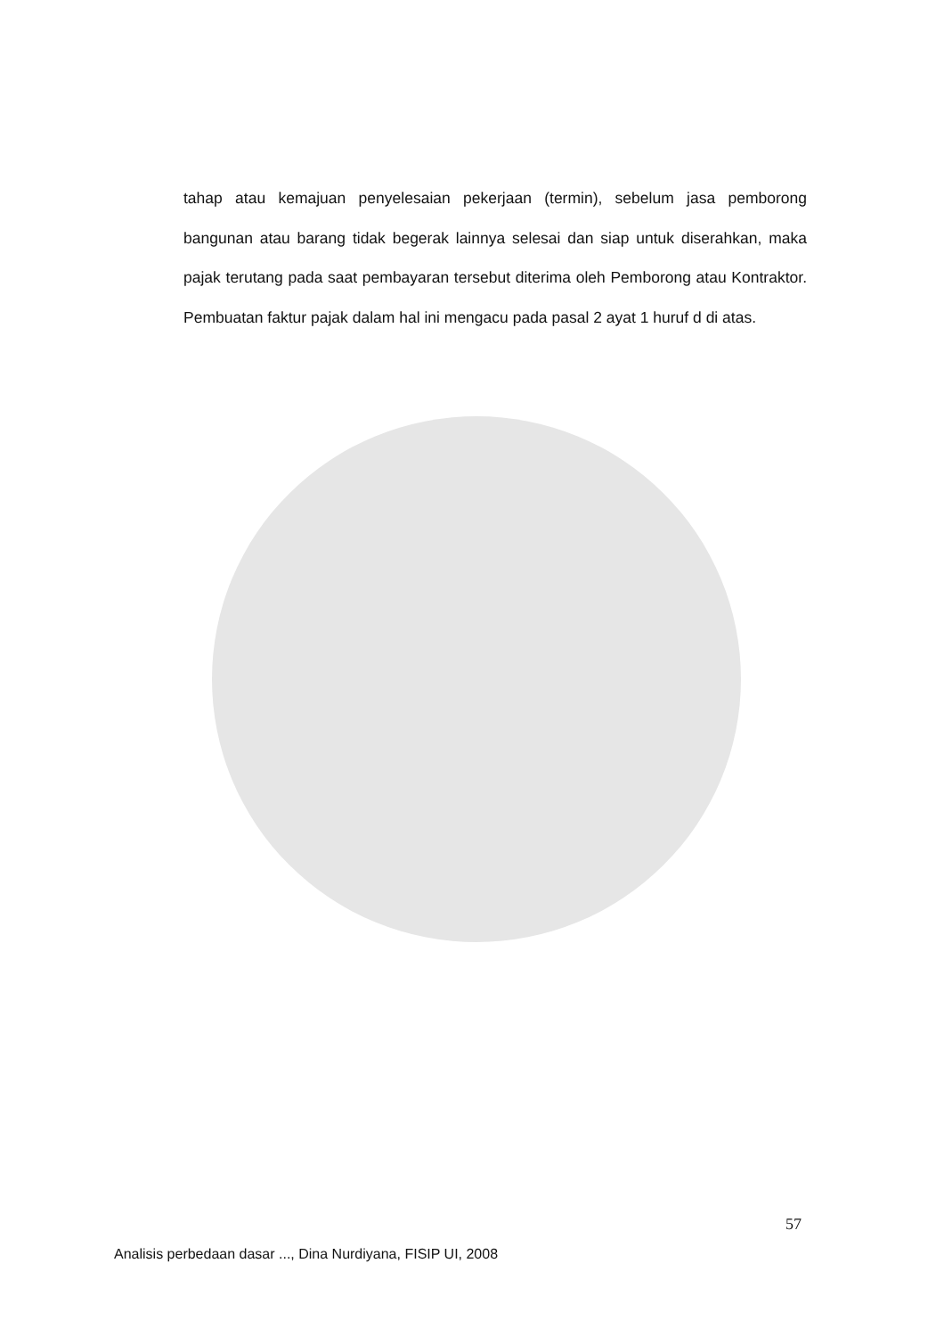tahap atau kemajuan penyelesaian pekerjaan (termin), sebelum jasa pemborong bangunan atau barang tidak begerak lainnya selesai dan siap untuk diserahkan, maka pajak terutang pada saat pembayaran tersebut diterima oleh Pemborong atau Kontraktor. Pembuatan faktur pajak dalam hal ini mengacu pada pasal 2 ayat 1 huruf d di atas.
57
Analisis perbedaan dasar ..., Dina Nurdiyana, FISIP UI, 2008